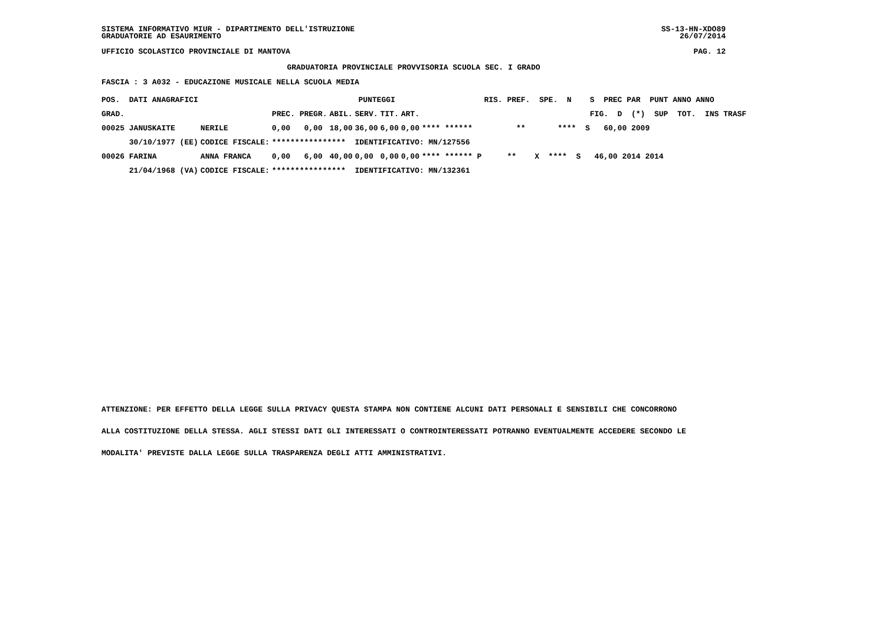SISTEMA INFORMATIVO MIUR - DIPARTIMENTO DELL'ISTRUZIONE
GRADUATORIE AD ESAURIMENTO
SS-13-HN-XDO89
26/07/2014
UFFICIO SCOLASTICO PROVINCIALE DI MANTOVA PAG. 12
GRADUATORIA PROVINCIALE PROVVISORIA SCUOLA SEC. I GRADO
FASCIA : 3 A032 - EDUCAZIONE MUSICALE NELLA SCUOLA MEDIA
| POS. DATI ANAGRAFICI | | PUNTEGGI | | | | | | RIS. PREF. SPE. N S PREC PAR PUNT ANNO ANNO |
| --- | --- | --- | --- | --- | --- | --- | --- | --- |
| GRAD. | | PREC. PREGR. | ABIL. | SERV. | TIT. | ART. | | FIG. D (*) SUP TOT. INS TRASF |
| 00025 JANUSKAITE | NERILE | 0,00 0,00 | 18,00 | 36,00 | 6,00 | 0,00 | **** ****** | ** **** S 60,00 2009 |
| 30/10/1977 (EE) | CODICE FISCALE: | **************** | | IDENTIFICATIVO: MN/127556 | | | | |
| 00026 FARINA | ANNA FRANCA | 0,00 6,00 | 40,00 | 0,00 | 0,00 | 0,00 | **** ****** P | ** X **** S 46,00 2014 2014 |
| 21/04/1968 (VA) | CODICE FISCALE: | **************** | | IDENTIFICATIVO: MN/132361 | | | | |
ATTENZIONE: PER EFFETTO DELLA LEGGE SULLA PRIVACY QUESTA STAMPA NON CONTIENE ALCUNI DATI PERSONALI E SENSIBILI CHE CONCORRONO
ALLA COSTITUZIONE DELLA STESSA. AGLI STESSI DATI GLI INTERESSATI O CONTROINTERESSATI POTRANNO EVENTUALMENTE ACCEDERE SECONDO LE
MODALITA' PREVISTE DALLA LEGGE SULLA TRASPARENZA DEGLI ATTI AMMINISTRATIVI.